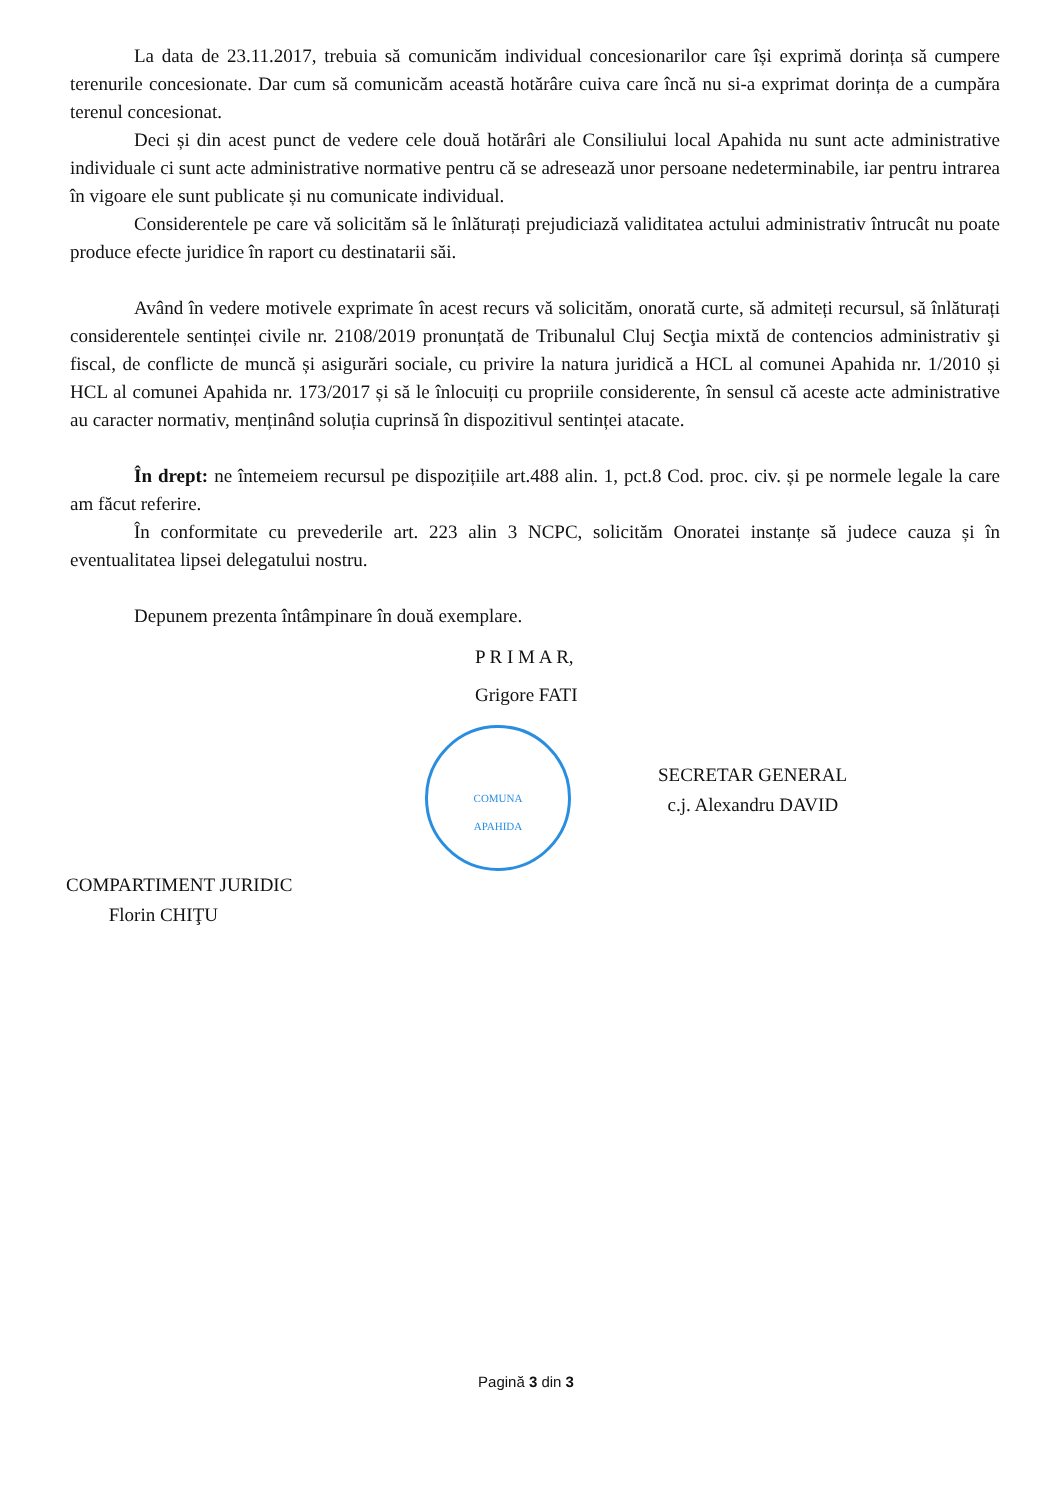La data de 23.11.2017, trebuia să comunicăm individual concesionarilor care își exprimă dorința să cumpere terenurile concesionate. Dar cum să comunicăm această hotărâre cuiva care încă nu si-a exprimat dorința de a cumpăra terenul concesionat.
Deci și din acest punct de vedere cele două hotărâri ale Consiliului local Apahida nu sunt acte administrative individuale ci sunt acte administrative normative pentru că se adresează unor persoane nedeterminabile, iar pentru intrarea în vigoare ele sunt publicate și nu comunicate individual.
Considerentele pe care vă solicităm să le înlăturați prejudiciază validitatea actului administrativ întrucât nu poate produce efecte juridice în raport cu destinatarii săi.
Având în vedere motivele exprimate în acest recurs vă solicităm, onorată curte, să admiteți recursul, să înlăturați considerentele sentinței civile nr. 2108/2019 pronunțată de Tribunalul Cluj Secţia mixtă de contencios administrativ şi fiscal, de conflicte de muncă și asigurări sociale, cu privire la natura juridică a HCL al comunei Apahida nr. 1/2010 și HCL al comunei Apahida nr. 173/2017 și să le înlocuiți cu propriile considerente, în sensul că aceste acte administrative au caracter normativ, menținând soluția cuprinsă în dispozitivul sentinței atacate.
În drept: ne întemeiem recursul pe dispozițiile art.488 alin. 1, pct.8 Cod. proc. civ. și pe normele legale la care am făcut referire.
În conformitate cu prevederile art. 223 alin 3 NCPC, solicităm Onoratei instanțe să judece cauza și în eventualitatea lipsei delegatului nostru.
Depunem prezenta întâmpinare în două exemplare.
P R I M A R,
Grigore FATI
COMUNA
APAHIDA
SECRETAR GENERAL
c.j. Alexandru DAVID
COMPARTIMENT JURIDIC
Florin CHIŢU
Pagină 3 din 3